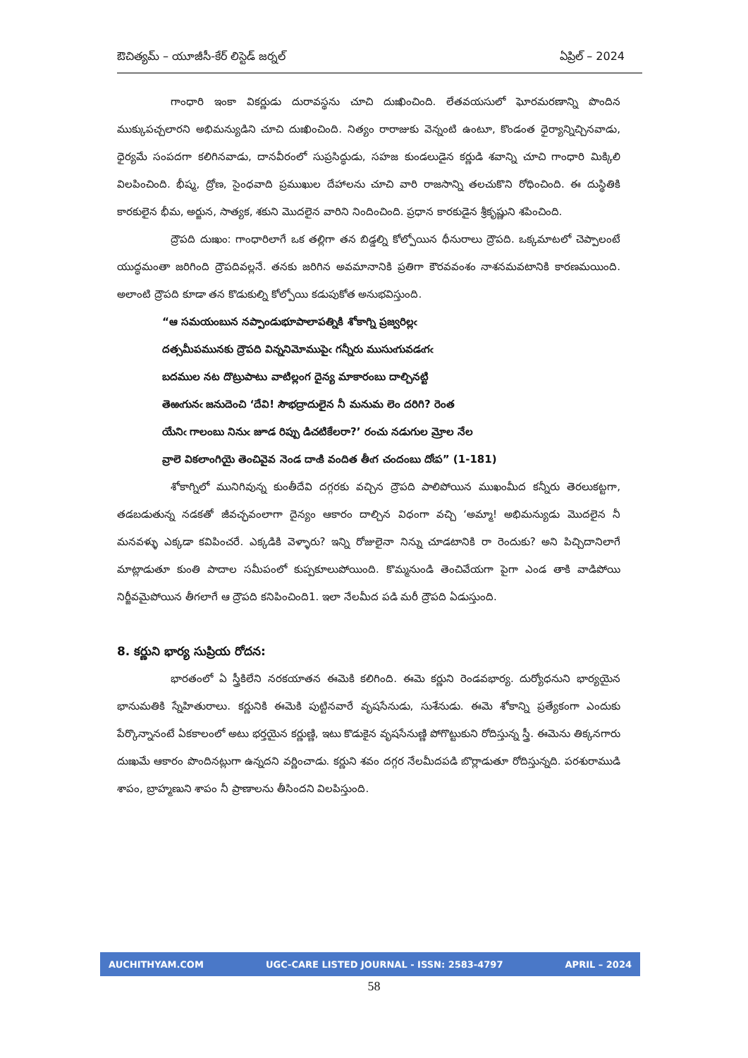ఔచిత్యమ్ – యూజీసీ-కేర్ లిస్టెడ్ జర్నల్ ఏప్రిల్ – 2024
గాంధారి ఇంకా వికర్ణుడు దురావస్థను చూచి దుఃఖించింది. లేతవయసులో ఘోరమరణాన్ని పొందిన ముక్కుపచ్చలారని అభిమన్యుడిని చూచి దుఃఖించింది. నిత్యం రారాజుకు వెన్నంటి ఉంటూ, కొండంత ధైర్యాన్నిచ్చినవాడు, ధైర్యమే సంపదగా కలిగినవాడు, దానవీరంలో సుప్రసిద్ధుడు, సహజ కుండలుడైన కర్ణుడి శవాన్ని చూచి గాంధారి మిక్కిలి విలపించింది. భీష్మ, ద్రోణ, సైంధవాది ప్రముఖుల దేహాలను చూచి వారి రాజసాన్ని తలచుకొని రోధించింది. ఈ దుస్థితికి కారకులైన భీమ, అర్జున, సాత్యక, శకుని మొదలైన వారిని నిందించింది. ప్రధాన కారకుడైన శ్రీకృష్ణుని శపించింది.
ద్రౌపది దుఃఖం: గాంధారిలాగే ఒక తల్లిగా తన బిడ్డల్ని కోల్పోయిన ధీనురాలు ద్రౌపది. ఒక్కమాటలో చెప్పాలంటే యుద్ధమంతా జరిగింది ద్రౌపదివల్లనే. తనకు జరిగిన అవమానానికి ప్రతిగా కౌరవవంశం నాశనమవటానికి కారణమయింది. అలాంటి ద్రౌపది కూడా తన కొడుకుల్ని కోల్పోయి కడుపుకోత అనుభవిస్తుంది.
“ఆ సమయంబున నప్పాండుభూపాలాపత్నికి శోకాగ్ని ప్రజ్వరిల్లఁ
దత్సమీపమునకు ద్రౌపది విన్ననిమోముపైఁ గన్నీరు ముసుఁగువడఁగఁ
బదముల నట దొట్రుపాటు వాటిల్లంగ దైన్య మాకారంబు దాల్చినట్టి
తెఱఁగునఁ జనుదెంచి ‘దేవి! సౌభద్రాదులైన నీ మనుమ లెం దరిగి? రెంత
యేనిఁ గాలంబు నినుఁ జూడ రిప్పు డిచటికేలరా?’ రంచు నడుగుల మ్రోల నేల
వ్రాలె వికలాంగియై తెంచివైవ నెండ దాఁకి వందిత తీఁగ చందంబు దోఁప” (1-181)
శోకాగ్నిలో మునిగివున్న కుంతీదేవి దగ్గరకు వచ్చిన ద్రౌపది పాలిపోయిన ముఖంమీద కన్నీరు తెరలుకట్టగా, తడబడుతున్న నడకతో జీవచ్ఛవంలాగా దైన్యం ఆకారం దాల్చిన విధంగా వచ్చి ‘అమ్మా! అభిమన్యుడు మొదలైన నీ మనవళ్ళు ఎక్కడా కవిపించరే. ఎక్కడికి వెళ్ళారు? ఇన్ని రోజులైనా నిన్ను చూడటానికి రా రెందుకు? అని పిచ్చిదానిలాగే మాట్లాడుతూ కుంతి పాదాల సమీపంలో కుప్పకూలుపోయింది. కొమ్మనుండి తెంచివేయగా పైగా ఎండ తాకి వాడిపోయి నిర్జీవమైపోయిన తీగలాగే ఆ ద్రౌపది కనిపించింది1. ఇలా నేలమీద పడి మరీ ద్రౌపది ఏడుస్తుంది.
8. కర్ణుని భార్య సుప్రియ రోదన:
భారతంలో ఏ స్త్రీకిలేని నరకయాతన ఈమెకి కలిగింది. ఈమె కర్ణుని రెండవభార్య. దుర్యోధనుని భార్యయైన భానుమతికి స్నేహితురాలు. కర్ణునికి ఈమెకి పుట్టినవారే వృషసేనుడు, సుశేనుడు. ఈమె శోకాన్ని ప్రత్యేకంగా ఎందుకు పేర్కొన్నానంటే ఏకకాలంలో అటు భర్తయైన కర్ణుణ్ణి, ఇటు కొడుకైన వృషసేనుణ్ణి పోగొట్టుకుని రోదిస్తున్న స్త్రీ. ఈమెను తిక్కనగారు దుఃఖమే ఆకారం పొందినట్లుగా ఉన్నదని వర్ణించాడు. కర్ణుని శవం దగ్గర నేలమీదపడి బొర్లాడుతూ రోదిస్తున్నది. పరశురాముడి శాపం, బ్రాహ్మణుని శాపం నీ ప్రాణాలను తీసిందని విలపిస్తుంది.
AUCHITHYAM.COM UGC-CARE LISTED JOURNAL - ISSN: 2583-4797 APRIL – 2024
58